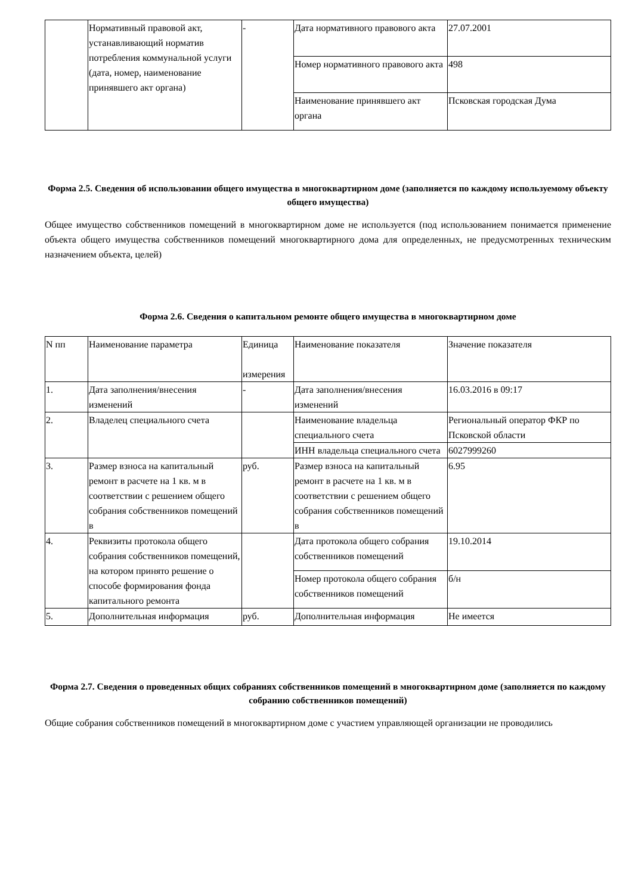| | Нормативный правовой акт, устанавливающий норматив потребления коммунальной услуги (дата, номер, наименование принявшего акт органа) | - | Дата нормативного правового акта | 27.07.2001 |
| | | | Номер нормативного правового акта | 498 |
| | | | Наименование принявшего акт органа | Псковская городская Дума |
Форма 2.5. Сведения об использовании общего имущества в многоквартирном доме (заполняется по каждому используемому объекту общего имущества)
Общее имущество собственников помещений в многоквартирном доме не используется (под использованием понимается применение объекта общего имущества собственников помещений многоквартирного дома для определенных, не предусмотренных техническим назначением объекта, целей)
Форма 2.6. Сведения о капитальном ремонте общего имущества в многоквартирном доме
| N пп | Наименование параметра | Единица измерения | Наименование показателя | Значение показателя |
| --- | --- | --- | --- | --- |
| 1. | Дата заполнения/внесения изменений | - | Дата заполнения/внесения изменений | 16.03.2016 в 09:17 |
| 2. | Владелец специального счета | | Наименование владельца специального счета | Региональный оператор ФКР по Псковской области |
| | | | ИНН владельца специального счета | 6027999260 |
| 3. | Размер взноса на капитальный ремонт в расчете на 1 кв. м в соответствии с решением общего собрания собственников помещений в | руб. | Размер взноса на капитальный ремонт в расчете на 1 кв. м в соответствии с решением общего собрания собственников помещений в | 6.95 |
| 4. | Реквизиты протокола общего собрания собственников помещений, на котором принято решение о способе формирования фонда капитального ремонта | | Дата протокола общего собрания собственников помещений | 19.10.2014 |
| | | | Номер протокола общего собрания собственников помещений | б/н |
| 5. | Дополнительная информация | руб. | Дополнительная информация | Не имеется |
Форма 2.7. Сведения о проведенных общих собраниях собственников помещений в многоквартирном доме (заполняется по каждому собранию собственников помещений)
Общие собрания собственников помещений в многоквартирном доме с участием управляющей организации не проводились